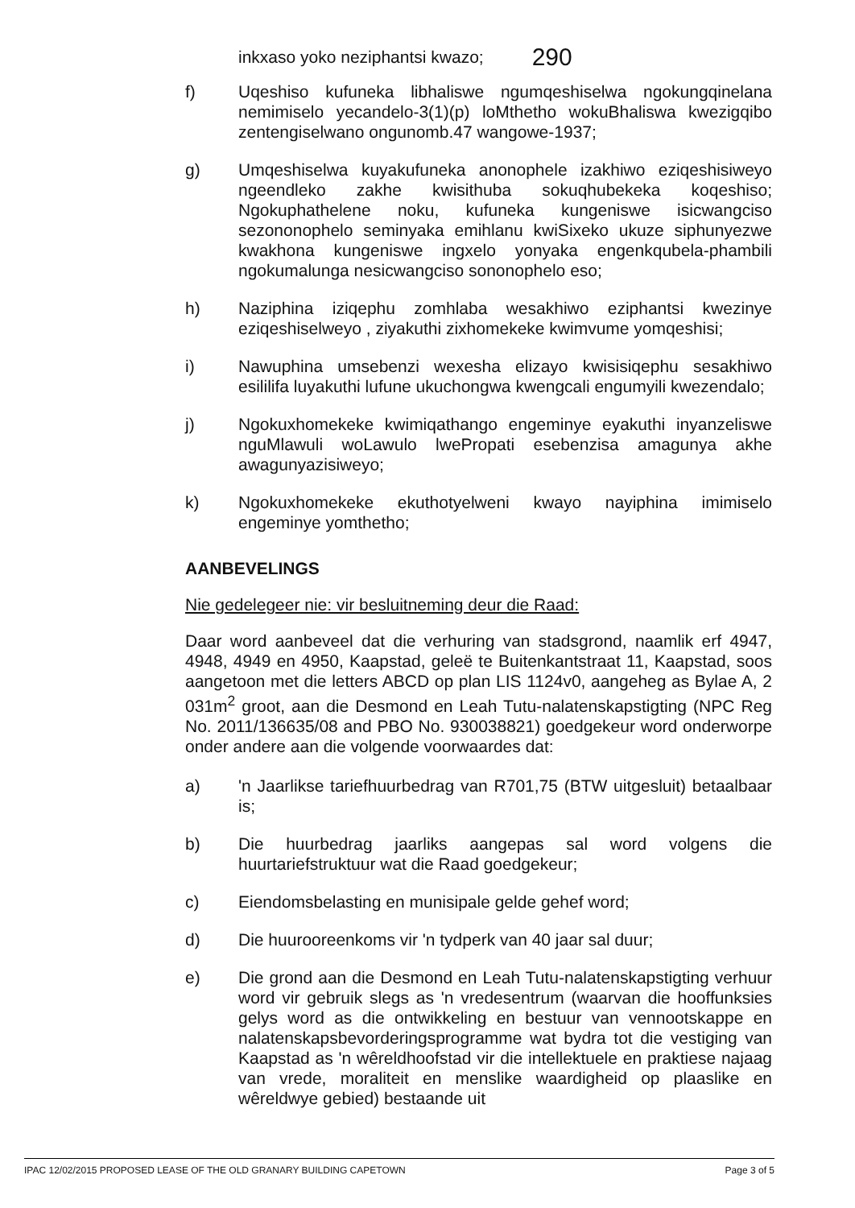inkxaso yoko neziphantsi kwazo; 290
f) Uqeshiso kufuneka libhaliswe ngumqeshiselwa ngokungqinelana nemimiselo yecandelo-3(1)(p) loMthetho wokuBhaliswa kwezigqibo zentengiselwano ongunomb.47 wangowe-1937;
g) Umqeshiselwa kuyakufuneka anonophele izakhiwo eziqeshisiweyo ngeendleko zakhe kwisithuba sokuqhubekeka koqeshiso; Ngokuphathelene noku, kufuneka kungeniswe isicwangciso sezononophelo seminyaka emihlanu kwiSixeko ukuze siphunyezwe kwakhona kungeniswe ingxelo yonyaka engenkqubela-phambili ngokumalunga nesicwangciso sononophelo eso;
h) Naziphina iziqephu zomhlaba wesakhiwo eziphantsi kwezinye eziqeshiselweyo , ziyakuthi zixhomekeke kwimvume yomqeshisi;
i) Nawuphina umsebenzi wexesha elizayo kwisisiqephu sesakhiwo esililifa luyakuthi lufune ukuchongwa kwengcali engumyili kwezendalo;
j) Ngokuxhomekeke kwimiqathango engeminye eyakuthi inyanzeliswe nguMlawuli woLawulo lwePropati esebenzisa amagunya akhe awagunyazisiweyo;
k) Ngokuxhomekeke ekuthotyelweni kwayo nayiphina imimiselo engeminye yomthetho;
AANBEVELINGS
Nie gedelegeer nie: vir besluitneming deur die Raad:
Daar word aanbeveel dat die verhuring van stadsgrond, naamlik erf 4947, 4948, 4949 en 4950, Kaapstad, geleë te Buitenkantstraat 11, Kaapstad, soos aangetoon met die letters ABCD op plan LIS 1124v0, aangeheg as Bylae A, 2 031m<sup>2</sup> groot, aan die Desmond en Leah Tutu-nalatenskapstigting (NPC Reg No. 2011/136635/08 and PBO No. 930038821) goedgekeur word onderworpe onder andere aan die volgende voorwaardes dat:
a) 'n Jaarlikse tariefhuurbedrag van R701,75 (BTW uitgesluit) betaalbaar is;
b) Die huurbedrag jaarliks aangepas sal word volgens die huurtariefstruktuur wat die Raad goedgekeur;
c) Eiendomsbelasting en munisipale gelde gehef word;
d) Die huurooreenkoms vir 'n tydperk van 40 jaar sal duur;
e) Die grond aan die Desmond en Leah Tutu-nalatenskapstigting verhuur word vir gebruik slegs as 'n vredesentrum (waarvan die hooffunksies gelys word as die ontwikkeling en bestuur van vennootskappe en nalatenskapsbevorderingsprogramme wat bydra tot die vestiging van Kaapstad as 'n wêreldhoofstad vir die intellektuele en praktiese najaag van vrede, moraliteit en menslike waardigheid op plaaslike en wêreldwye gebied) bestaande uit
IPAC 12/02/2015 PROPOSED LEASE OF THE OLD GRANARY BUILDING CAPETOWN Page 3 of 5